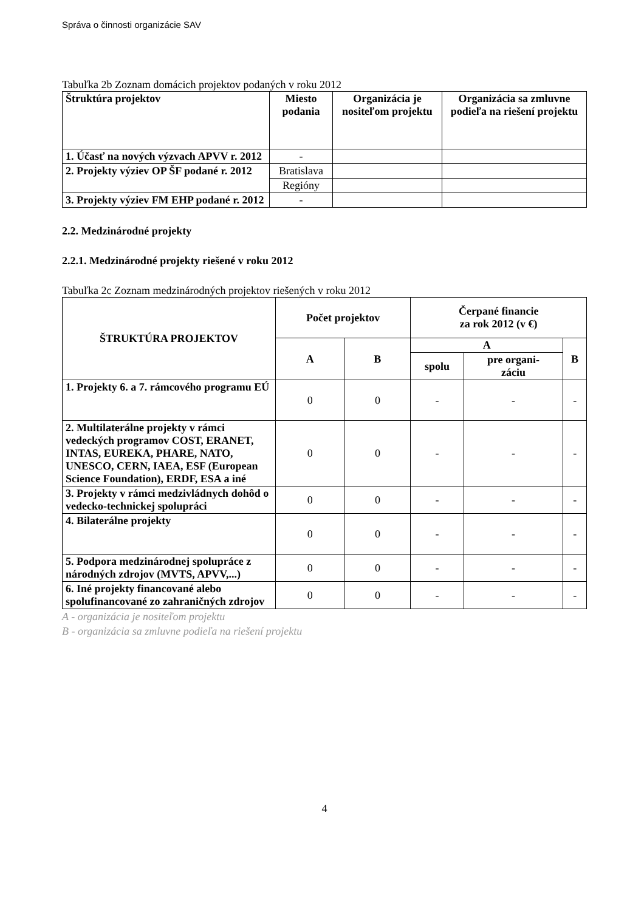Správa o činnosti organizácie SAV
Tabuľka 2b Zoznam domácich projektov podaných v roku 2012
| Štruktúra projektov | Miesto podania | Organizácia je nositeľom projektu | Organizácia sa zmluvne podieľa na riešení projektu |
| --- | --- | --- | --- |
| 1. Účasť na nových výzvach APVV r. 2012 | - | | |
| 2. Projekty výziev OP ŠF podané r. 2012 | Bratislava | | |
| | Regióny | | |
| 3. Projekty výziev FM EHP podané r. 2012 | - | | |
2.2. Medzinárodné projekty
2.2.1. Medzinárodné projekty riešené v roku 2012
Tabuľka 2c Zoznam medzinárodných projektov riešených v roku 2012
| ŠTRUKTÚRA PROJEKTOV | Počet projektov | | Čerpané financie za rok 2012 (v €) | | |
| --- | --- | --- | --- | --- | --- |
| | A | B | A | | B |
| | | | spolu | pre organi- záciu | |
| 1. Projekty 6. a 7. rámcového programu EÚ | 0 | 0 | - | - | - |
| 2. Multilaterálne projekty v rámci vedeckých programov COST, ERANET, INTAS, EUREKA, PHARE, NATO, UNESCO, CERN, IAEA, ESF (European Science Foundation), ERDF, ESA a iné | 0 | 0 | - | - | - |
| 3. Projekty v rámci medzivládnych dohôd o vedecko-technickej spolupráci | 0 | 0 | - | - | - |
| 4. Bilaterálne projekty | 0 | 0 | - | - | - |
| 5. Podpora medzinárodnej spolupráce z národných zdrojov (MVTS, APVV,...) | 0 | 0 | - | - | - |
| 6. Iné projekty financované alebo spolufinancované zo zahraničných zdrojov | 0 | 0 | - | - | - |
A - organizácia je nositeľom projektu
B - organizácia sa zmluvne podieľa na riešení projektu
4